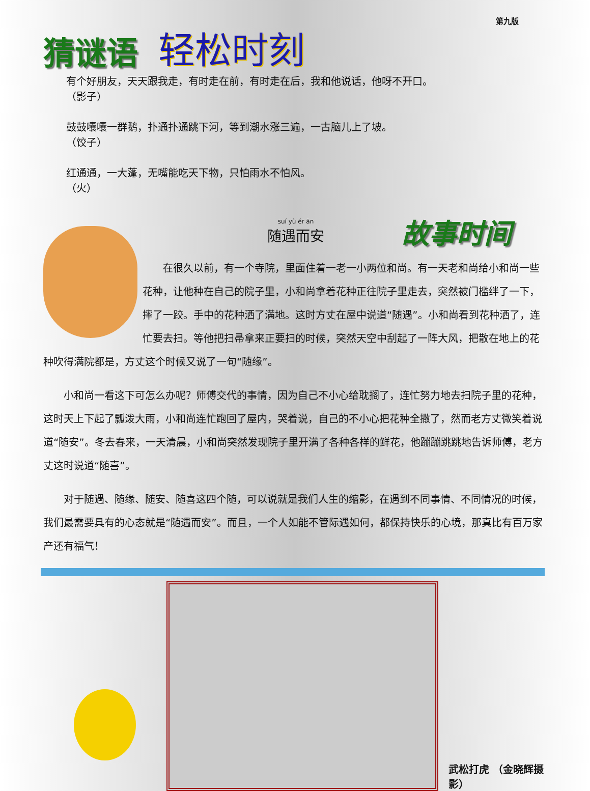第九版
猜谜语
轻松时刻
有个好朋友，天天跟我走，有时走在前，有时走在后，我和他说话，他呀不开口。
（影子）
鼓鼓囔囔一群鹅，扑通扑通跳下河，等到潮水涨三遍，一古脑儿上了坡。
（饺子）
红通通，一大蓬，无嘴能吃天下物，只怕雨水不怕风。
（火）
suí yù ér ān
随遇而安
故事时间
在很久以前，有一个寺院，里面住着一老一小两位和尚。有一天老和尚给小和尚一些花种，让他种在自己的院子里，小和尚拿着花种正往院子里走去，突然被门槛绊了一下，摔了一跤。手中的花种洒了满地。这时方丈在屋中说道“随遇”。小和尚看到花种洒了，连忙要去扫。等他把扫帚拿来正要扫的时候，突然天空中刮起了一阵大风，把散在地上的花种吹得满院都是，方丈这个时候又说了一句“随缘”。
小和尚一看这下可怎么办呢？师傅交代的事情，因为自己不小心给耽搁了，连忙努力地去扫院子里的花种，这时天上下起了瓢泼大雨，小和尚连忙跑回了屋内，哭着说，自己的不小心把花种全撒了，然而老方丈微笑着说道“随安”。冬去春来，一天清晨，小和尚突然发现院子里开满了各种各样的鲜花，他蹦蹦跳跳地告诉师傅，老方丈这时说道“随喜”。
对于随遇、随缘、随安、随喜这四个随，可以说就是我们人生的缩影，在遇到不同事情、不同情况的时候，我们最需要具有的心态就是“随遇而安”。而且，一个人如能不管际遇如何，都保持快乐的心境，那真比有百万家产还有福气！
武松打虎 （金晓辉摄影）